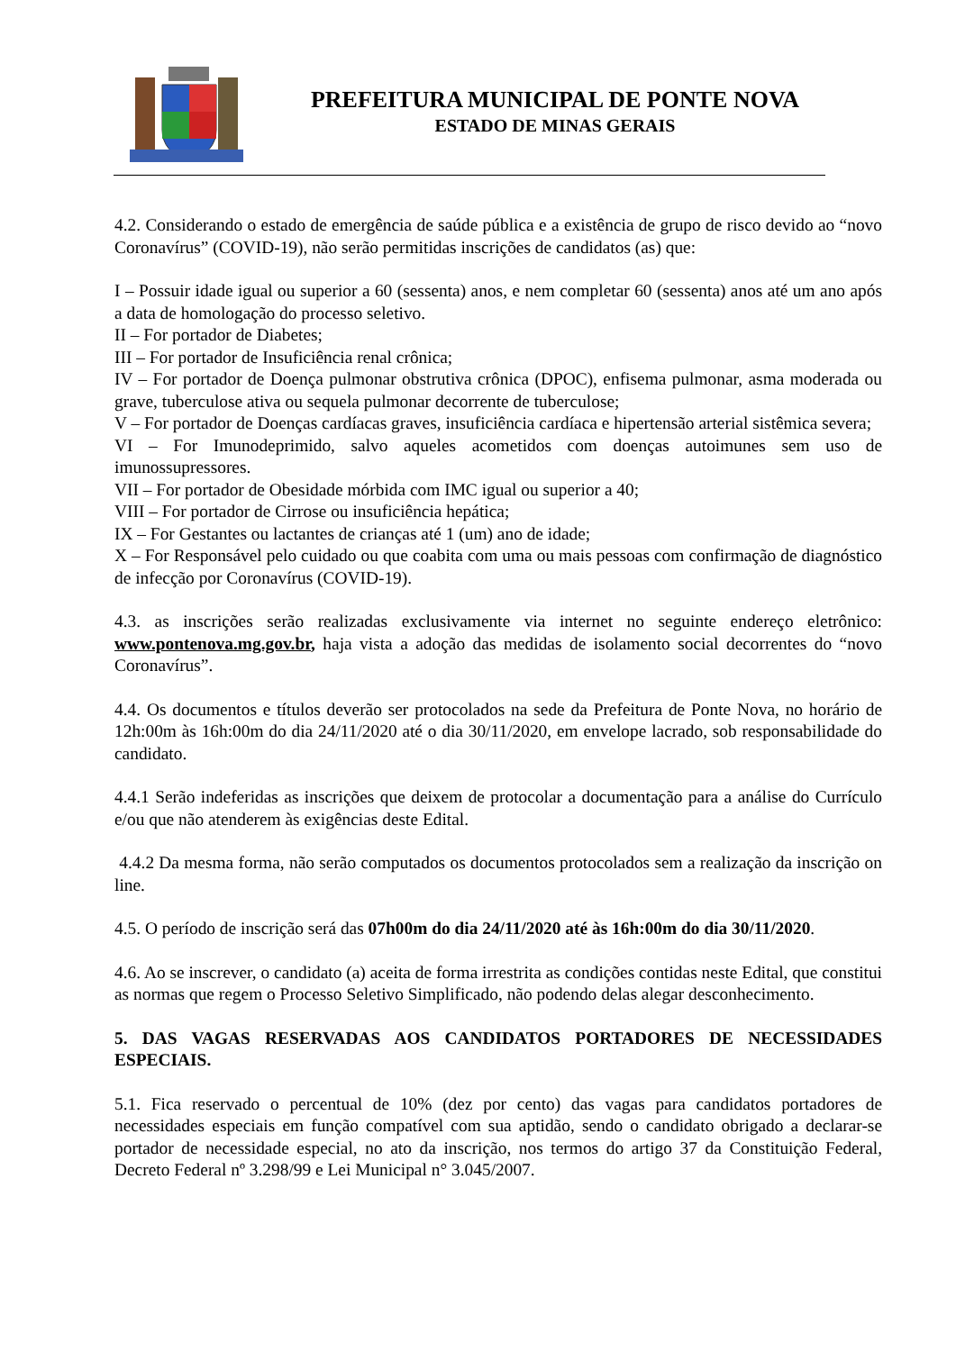PREFEITURA MUNICIPAL DE PONTE NOVA
ESTADO DE MINAS GERAIS
4.2. Considerando o estado de emergência de saúde pública e a existência de grupo de risco devido ao “novo Coronavírus” (COVID-19), não serão permitidas inscrições de candidatos (as) que:
I – Possuir idade igual ou superior a 60 (sessenta) anos, e nem completar 60 (sessenta) anos até um ano após a data de homologação do processo seletivo.
II – For portador de Diabetes;
III – For portador de Insuficiência renal crônica;
IV – For portador de Doença pulmonar obstrutiva crônica (DPOC), enfisema pulmonar, asma moderada ou grave, tuberculose ativa ou sequela pulmonar decorrente de tuberculose;
V – For portador de Doenças cardíacas graves, insuficiência cardíaca e hipertensão arterial sistêmica severa;
VI – For Imunodeprimido, salvo aqueles acometidos com doenças autoimunes sem uso de imunossupressores.
VII – For portador de Obesidade mórbida com IMC igual ou superior a 40;
VIII – For portador de Cirrose ou insuficiência hepática;
IX – For Gestantes ou lactantes de crianças até 1 (um) ano de idade;
X – For Responsável pelo cuidado ou que coabita com uma ou mais pessoas com confirmação de diagnóstico de infecção por Coronavírus (COVID-19).
4.3. as inscrições serão realizadas exclusivamente via internet no seguinte endereço eletrônico: www.pontenova.mg.gov.br, haja vista a adoção das medidas de isolamento social decorrentes do “novo Coronavírus”.
4.4. Os documentos e títulos deverão ser protocolados na sede da Prefeitura de Ponte Nova, no horário de 12h:00m às 16h:00m do dia 24/11/2020 até o dia 30/11/2020, em envelope lacrado, sob responsabilidade do candidato.
4.4.1 Serão indeferidas as inscrições que deixem de protocolar a documentação para a análise do Currículo e/ou que não atenderem às exigências deste Edital.
4.4.2 Da mesma forma, não serão computados os documentos protocolados sem a realização da inscrição on line.
4.5. O período de inscrição será das 07h00m do dia 24/11/2020 até às 16h:00m do dia 30/11/2020.
4.6. Ao se inscrever, o candidato (a) aceita de forma irrestrita as condições contidas neste Edital, que constitui as normas que regem o Processo Seletivo Simplificado, não podendo delas alegar desconhecimento.
5. DAS VAGAS RESERVADAS AOS CANDIDATOS PORTADORES DE NECESSIDADES ESPECIAIS.
5.1. Fica reservado o percentual de 10% (dez por cento) das vagas para candidatos portadores de necessidades especiais em função compatível com sua aptidão, sendo o candidato obrigado a declarar-se portador de necessidade especial, no ato da inscrição, nos termos do artigo 37 da Constituição Federal, Decreto Federal nº 3.298/99 e Lei Municipal n° 3.045/2007.